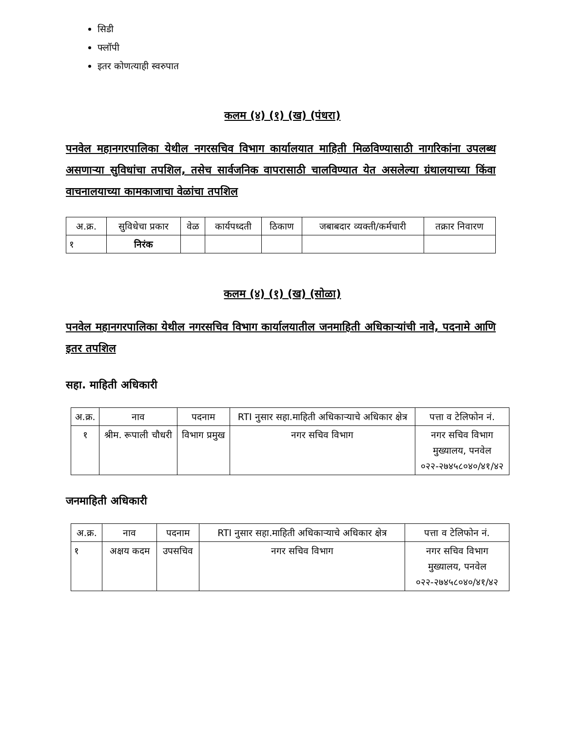सिडी
फ्लॉपी
इतर कोणत्याही स्वरुपात
कलम (४) (१) (ख) (पंधरा)
पनवेल महानगरपालिका येथील नगरसचिव विभाग कार्यालयात माहिती मिळविण्यासाठी नागरिकांना उपलब्ध असणाऱ्या सुविधांचा तपशिल, तसेच सार्वजनिक वापरासाठी चालविण्यात येत असलेल्या ग्रंथालयाच्या किंवा वाचनालयाच्या कामकाजाचा वेळांचा तपशिल
| अ.क्र. | सुविधेचा प्रकार | वेळ | कार्यपध्दती | ठिकाण | जबाबदार व्यक्ती/कर्मचारी | तक्रार निवारण |
| --- | --- | --- | --- | --- | --- | --- |
| १ | निरंक | | | | | |
कलम (४) (१) (ख) (सोळा)
पनवेल महानगरपालिका येथील नगरसचिव विभाग कार्यालयातील जनमाहिती अधिकाऱ्यांची नावे, पदनामे आणि इतर तपशिल
सहा. माहिती अधिकारी
| अ.क्र. | नाव | पदनाम | RTI नुसार सहा.माहिती अधिकाऱ्याचे अधिकार क्षेत्र | पत्ता व टेलिफोन नं. |
| --- | --- | --- | --- | --- |
| १ | श्रीम. रूपाली चौधरी | विभाग प्रमुख | नगर सचिव विभाग | नगर सचिव विभाग मुख्यालय, पनवेल ०२२-२७४५८०४०/४१/४२ |
जनमाहिती अधिकारी
| अ.क्र. | नाव | पदनाम | RTI नुसार सहा.माहिती अधिकाऱ्याचे अधिकार क्षेत्र | पत्ता व टेलिफोन नं. |
| --- | --- | --- | --- | --- |
| १ | अक्षय कदम | उपसचिव | नगर सचिव विभाग | नगर सचिव विभाग मुख्यालय, पनवेल ०२२-२७४५८०४०/४१/४२ |